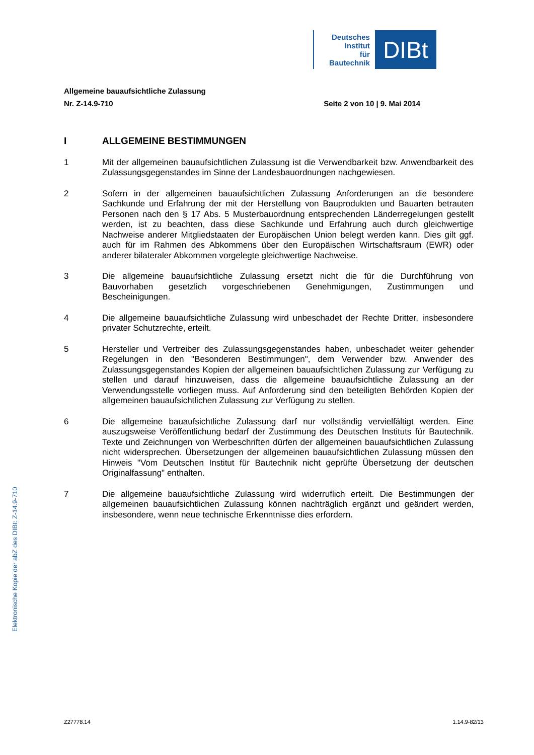Deutsches
Institut
für
Bautechnik
DIBt
Allgemeine bauaufsichtliche Zulassung
Nr. Z-14.9-710 Seite 2 von 10 | 9. Mai 2014
I ALLGEMEINE BESTIMMUNGEN
1 Mit der allgemeinen bauaufsichtlichen Zulassung ist die Verwendbarkeit bzw. Anwendbarkeit des Zulassungsgegenstandes im Sinne der Landesbauordnungen nachgewiesen.
2 Sofern in der allgemeinen bauaufsichtlichen Zulassung Anforderungen an die besondere Sachkunde und Erfahrung der mit der Herstellung von Bauprodukten und Bauarten betrauten Personen nach den § 17 Abs. 5 Musterbauordnung entsprechenden Länderregelungen gestellt werden, ist zu beachten, dass diese Sachkunde und Erfahrung auch durch gleichwertige Nachweise anderer Mitgliedstaaten der Europäischen Union belegt werden kann. Dies gilt ggf. auch für im Rahmen des Abkommens über den Europäischen Wirtschaftsraum (EWR) oder anderer bilateraler Abkommen vorgelegte gleichwertige Nachweise.
3 Die allgemeine bauaufsichtliche Zulassung ersetzt nicht die für die Durchführung von Bauvorhaben gesetzlich vorgeschriebenen Genehmigungen, Zustimmungen und Bescheinigungen.
4 Die allgemeine bauaufsichtliche Zulassung wird unbeschadet der Rechte Dritter, insbesondere privater Schutzrechte, erteilt.
5 Hersteller und Vertreiber des Zulassungsgegenstandes haben, unbeschadet weiter gehender Regelungen in den "Besonderen Bestimmungen", dem Verwender bzw. Anwender des Zulassungsgegenstandes Kopien der allgemeinen bauaufsichtlichen Zulassung zur Verfügung zu stellen und darauf hinzuweisen, dass die allgemeine bauaufsichtliche Zulassung an der Verwendungsstelle vorliegen muss. Auf Anforderung sind den beteiligten Behörden Kopien der allgemeinen bauaufsichtlichen Zulassung zur Verfügung zu stellen.
6 Die allgemeine bauaufsichtliche Zulassung darf nur vollständig vervielfältigt werden. Eine auszugsweise Veröffentlichung bedarf der Zustimmung des Deutschen Instituts für Bautechnik. Texte und Zeichnungen von Werbeschriften dürfen der allgemeinen bauaufsichtlichen Zulassung nicht widersprechen. Übersetzungen der allgemeinen bauaufsichtlichen Zulassung müssen den Hinweis "Vom Deutschen Institut für Bautechnik nicht geprüfte Übersetzung der deutschen Originalfassung" enthalten.
7 Die allgemeine bauaufsichtliche Zulassung wird widerruflich erteilt. Die Bestimmungen der allgemeinen bauaufsichtlichen Zulassung können nachträglich ergänzt und geändert werden, insbesondere, wenn neue technische Erkenntnisse dies erfordern.
Elektronische Kopie der abZ des DIBt: Z-14.9-710
Z27778.14 1.14.9-82/13